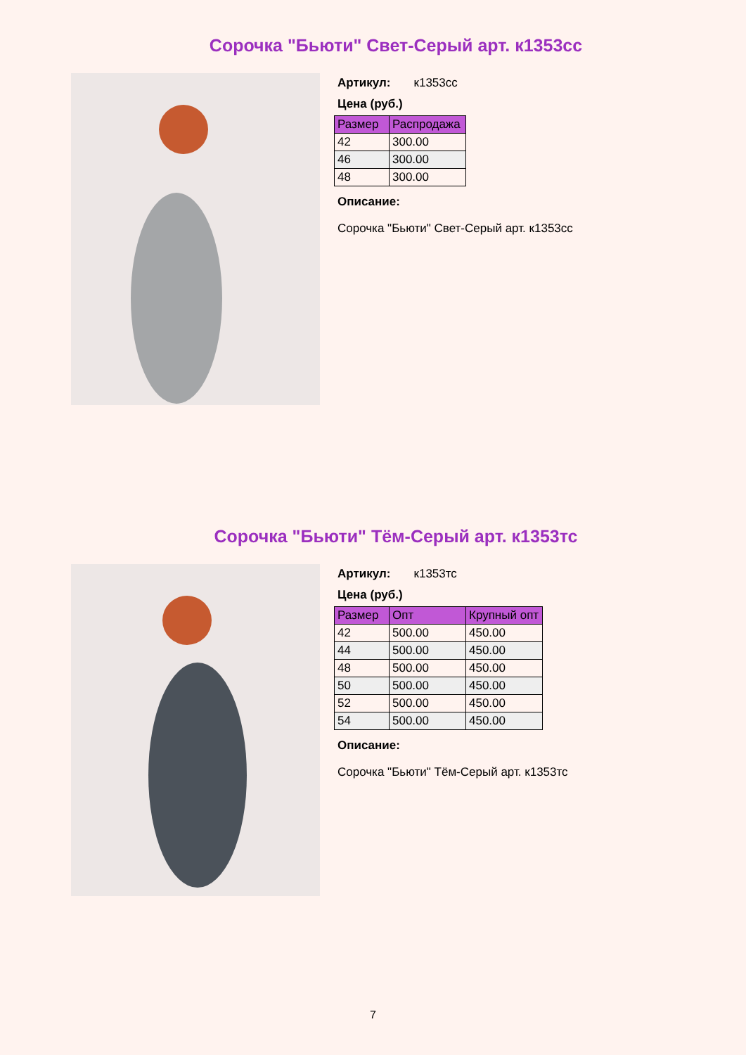Сорочка "Бьюти" Свет-Серый арт. к1353сс
Артикул: к1353сс
Цена (руб.)
| Размер | Распродажа |
| --- | --- |
| 42 | 300.00 |
| 46 | 300.00 |
| 48 | 300.00 |
Описание:
Сорочка "Бьюти" Свет-Серый арт. к1353сс
Сорочка "Бьюти" Тём-Серый арт. к1353тс
Артикул: к1353тс
Цена (руб.)
| Размер | Опт | Крупный опт |
| --- | --- | --- |
| 42 | 500.00 | 450.00 |
| 44 | 500.00 | 450.00 |
| 48 | 500.00 | 450.00 |
| 50 | 500.00 | 450.00 |
| 52 | 500.00 | 450.00 |
| 54 | 500.00 | 450.00 |
Описание:
Сорочка "Бьюти" Тём-Серый арт. к1353тс
7